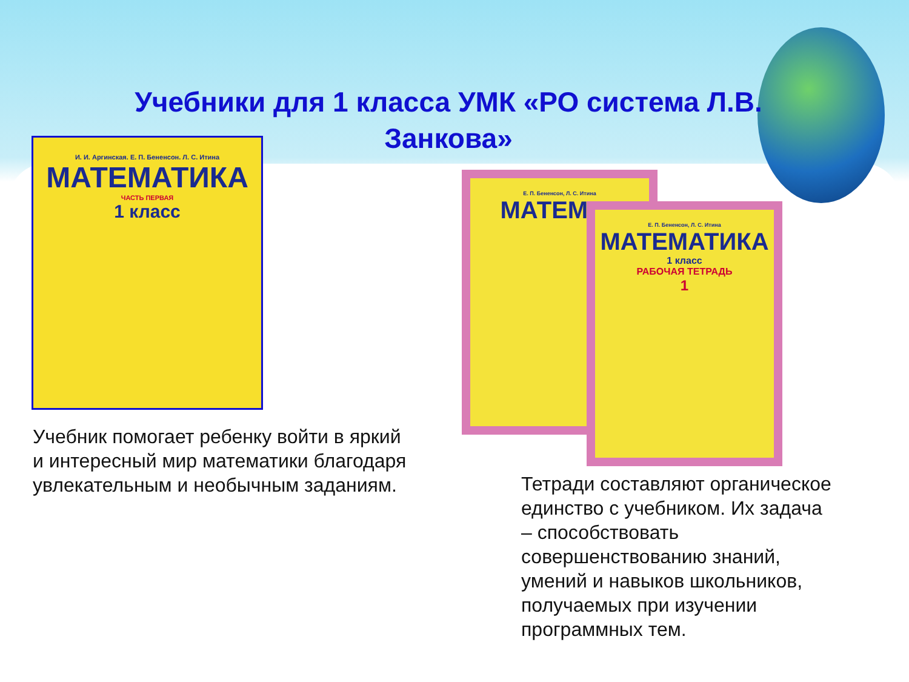Учебники для 1 класса УМК «РО система Л.В. Занкова»
И. И. Аргинская. Е. П. Бененсон. Л. С. Итина
МАТЕМАТИКА
ЧАСТЬ ПЕРВАЯ
1 класс
Е. П. Бененсон, Л. С. Итина
МАТЕМАТ
Е. П. Бененсон, Л. С. Итина
МАТЕМАТИКА
1 класс
РАБОЧАЯ ТЕТРАДЬ
1
Учебник помогает ребенку войти в яркий и интересный мир математики благодаря увлекательным и необычным заданиям.
Тетради составляют органическое единство с учебником. Их задача – способствовать совершенствованию знаний, умений и навыков школьников, получаемых при изучении программных тем.